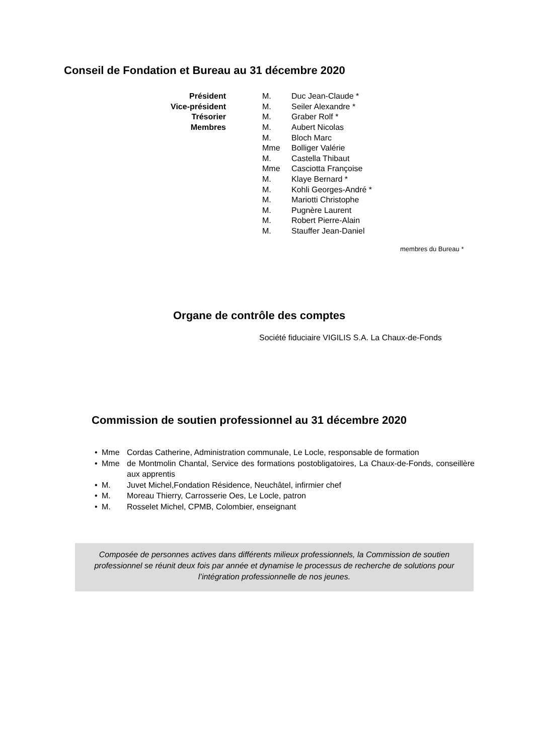Conseil de Fondation et Bureau au 31 décembre 2020
| Président | | M. | Duc Jean-Claude * |
| Vice-président | | M. | Seiler Alexandre * |
| Trésorier | | M. | Graber Rolf * |
| Membres | | M. | Aubert Nicolas |
| | | M. | Bloch Marc |
| | | Mme | Bolliger Valérie |
| | | M. | Castella Thibaut |
| | | Mme | Casciotta Françoise |
| | | M. | Klaye Bernard * |
| | | M. | Kohli Georges-André * |
| | | M. | Mariotti Christophe |
| | | M. | Pugnère Laurent |
| | | M. | Robert Pierre-Alain |
| | | M. | Stauffer Jean-Daniel |
membres du Bureau *
Organe de contrôle des comptes
Société fiduciaire VIGILIS S.A. La Chaux-de-Fonds
Commission de soutien professionnel au 31 décembre 2020
• Mme Cordas Catherine, Administration communale, Le Locle, responsable de formation
• Mme de Montmolin Chantal, Service des formations postobligatoires, La Chaux-de-Fonds, conseillère aux apprentis
• M. Juvet Michel,Fondation Résidence, Neuchâtel, infirmier chef
• M. Moreau Thierry, Carrosserie Oes, Le Locle, patron
• M. Rosselet Michel, CPMB, Colombier, enseignant
Composée de personnes actives dans différents milieux professionnels, la Commission de soutien professionnel se réunit deux fois par année et dynamise le processus de recherche de solutions pour l’intégration professionnelle de nos jeunes.